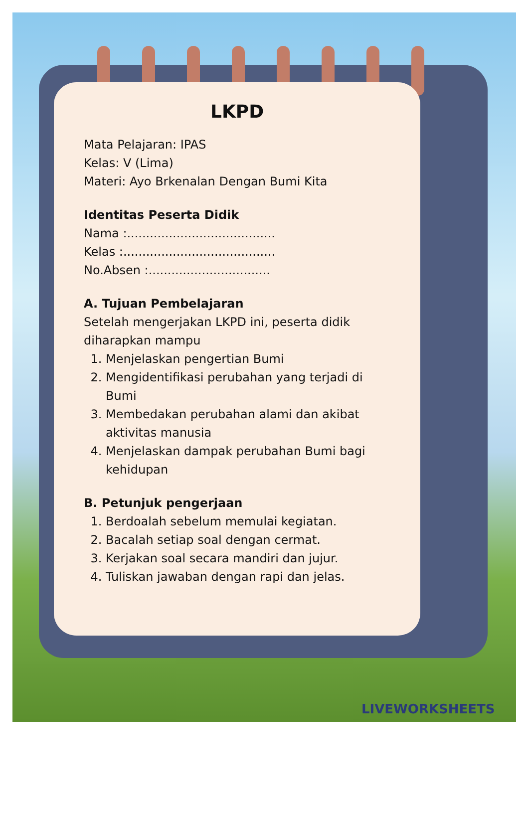LKPD
Mata Pelajaran: IPAS
Kelas: V (Lima)
Materi: Ayo Brkenalan Dengan Bumi Kita
Identitas Peserta Didik
Nama :.......................................
Kelas :........................................
No.Absen :................................
A. Tujuan Pembelajaran
Setelah mengerjakan LKPD ini, peserta didik diharapkan mampu
1. Menjelaskan pengertian Bumi
2. Mengidentifikasi perubahan yang terjadi di Bumi
3. Membedakan perubahan alami dan akibat aktivitas manusia
4. Menjelaskan dampak perubahan Bumi bagi kehidupan
B. Petunjuk pengerjaan
1. Berdoalah sebelum memulai kegiatan.
2. Bacalah setiap soal dengan cermat.
3. Kerjakan soal secara mandiri dan jujur.
4. Tuliskan jawaban dengan rapi dan jelas.
LIVEWORKSHEETS